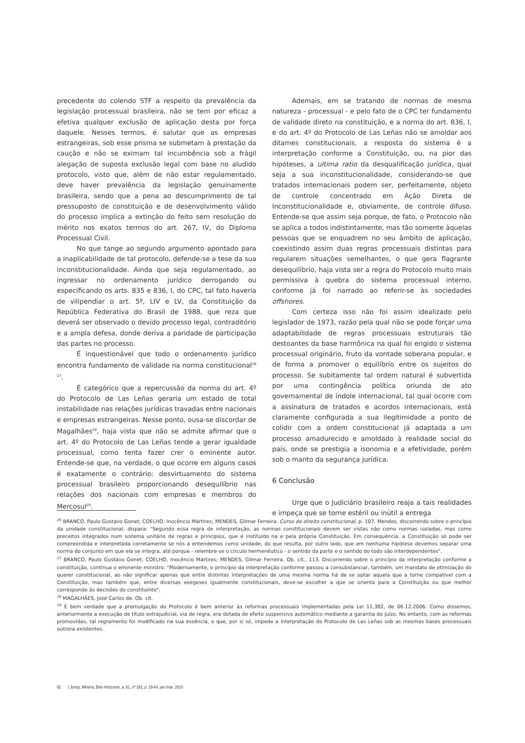precedente do colendo STF a respeito da prevalência da legislação processual brasileira, não se tem por eficaz a efetiva qualquer exclusão de aplicação desta por força daquele. Nesses termos, é salutar que as empresas estrangeiras, sob esse prisma se submetam à prestação da caução e não se eximam tal incumbência sob a frágil alegação de suposta exclusão legal com base no aludido protocolo, visto que, além de não estar regulamentado, deve haver prevalência da legislação genuinamente brasileira, sendo que a pena ao descumprimento de tal pressuposto de constituição e de desenvolvimento válido do processo implica a extinção do feito sem resolução do mérito nos exatos termos do art. 267, IV, do Diploma Processual Civil.
No que tange ao segundo argumento apontado para a inaplicabilidade de tal protocolo, defende-se a tese da sua inconstitucionalidade. Ainda que seja regulamentado, ao ingressar no ordenamento jurídico derrogando ou especificando os arts. 835 e 836, I, do CPC, tal fato haveria de vilipendiar o art. 5º, LIV e LV, da Constituição da República Federativa do Brasil de 1988, que reza que deverá ser observado o devido processo legal, contraditório e a ampla defesa, donde deriva a paridade de participação das partes no processo.
É inquestionável que todo o ordenamento jurídico encontra fundamento de validade na norma constitucional<sup>26 27</sup>.
É categórico que a repercussão da norma do art. 4º do Protocolo de Las Leñas geraria um estado de total instabilidade nas relações jurídicas travadas entre nacionais e empresas estrangeiras. Nesse ponto, ousa-se discordar de Magalhães<sup>28</sup>, haja vista que não se admite afirmar que o art. 4º do Protocolo de Las Leñas tende a gerar igualdade processual, como tenta fazer crer o eminente autor. Entende-se que, na verdade, o que ocorre em alguns casos é exatamente o contrário: desvirtuamento do sistema processual brasileiro proporcionando desequilíbrio nas relações dos nacionais com empresas e membros do Mercosul<sup>29</sup>.
Ademais, em se tratando de normas de mesma natureza - processual - e pelo fato de o CPC ter fundamento de validade direto na constituição, e a norma do art. 836, I, e do art. 4º do Protocolo de Las Leñas não se amoldar aos ditames constitucionais, a resposta do sistema é a interpretação conforme a Constituição, ou, na pior das hipóteses, a ultima ratio da desqualificação jurídica, qual seja a sua inconstitucionalidade, considerando-se que tratados internacionais podem ser, perfeitamente, objeto de controle concentrado em Ação Direta de Inconstitucionalidade e, obviamente, de controle difuso. Entende-se que assim seja porque, de fato, o Protocolo não se aplica a todos indistintamente, mas tão somente àquelas pessoas que se enquadrem no seu âmbito de aplicação, coexistindo assim duas regras processuais distintas para regularem situações semelhantes, o que gera flagrante desequilíbrio, haja vista ser a regra do Protocolo muito mais permissiva à quebra do sistema processual interno, conforme já foi narrado ao referir-se às sociedades offshores.
Com certeza isso não foi assim idealizado pelo legislador de 1973, razão pela qual não se pode forçar uma adaptabilidade de regras processuais estruturais tão destoantes da base harmônica na qual foi erigido o sistema processual originário, fruto da vontade soberana popular, e de forma a promover o equilíbrio entre os sujeitos do processo. Se subitamente tal ordem natural é subvertida por uma contingência política oriunda de ato governamental de índole internacional, tal qual ocorre com a assinatura de tratados e acordos internacionais, está claramente configurada a sua ilegitimidade a ponto de colidir com a ordem constitucional já adaptada a um processo amadurecido e amoldado à realidade social do país, onde se prestigia a isonomia e a efetividade, porém sob o manto da segurança jurídica.
6 Conclusão
Urge que o Judiciário brasileiro reaja a tais realidades e impeça que se torne estéril ou inútil a entrega
<sup>26</sup> BRANCO, Paulo Gustavo Gonet; COELHO, Inocêncio Mártires; MENDES, Gilmar Ferreira. Curso de direito constitucional, p. 107. Mendes, discorrendo sobre o princípio da unidade constitucional, dispara: "Segundo essa regra de interpretação, as normas constitucionais devem ser vistas não como normas isoladas, mas como preceitos integrados num sistema unitário de regras e princípios, que é instituído na e pela própria Constituição. Em consequência, a Constituição só pode ser compreendida e interpretada corretamente se nós a entendemos como unidade, do que resulta, por outro lado, que em nenhuma hipótese devemos separar uma norma do conjunto em que ela se integra, até porque - relembre-se o círculo hermenêutico - o sentido da parte e o sentido do todo são interdependentes".
<sup>27</sup> BRANCO, Paulo Gustavo Gonet; COELHO, Inocêncio Mártires; MENDES, Gilmar Ferreira. Ob. cit., 113. Discorrendo sobre o princípio da interpretação conforme a constituição, continua o eminente ministro: "Modernamente, o princípio da interpretação conforme passou a consubstanciar, também, um mandato de otimização do querer constitucional, ao não significar apenas que entre distintas interpretações de uma mesma norma há de se optar aquela que a torne compatível com a Constituição, mas também que, entre diversas exegeses igualmente constitucionais, deve-se escolher a que se orienta para a Constituição ou que melhor corresponde às decisões do constituinte".
<sup>28</sup> MAGALHÃES, José Carlos de. Ob. cit.
<sup>29</sup> É bem verdade que a promulgação do Protocolo é bem anterior às reformas processuais implementadas pela Lei 11.382, de 06.12.2006. Como dissemos, anteriormente a execução de título extrajudicial, via de regra, era dotada de efeito suspensivo automático mediante a garantia do juízo. No entanto, com as reformas promovidas, tal regramento foi modificado na sua essência, o que, por si só, impede a interpretação do Protocolo de Las Leñas sob as mesmas bases processuais outrora existentes.
62 | Jurisp. Mineira, Belo Horizonte, a. 61, nº 192, p. 19-64, jan./mar. 2010